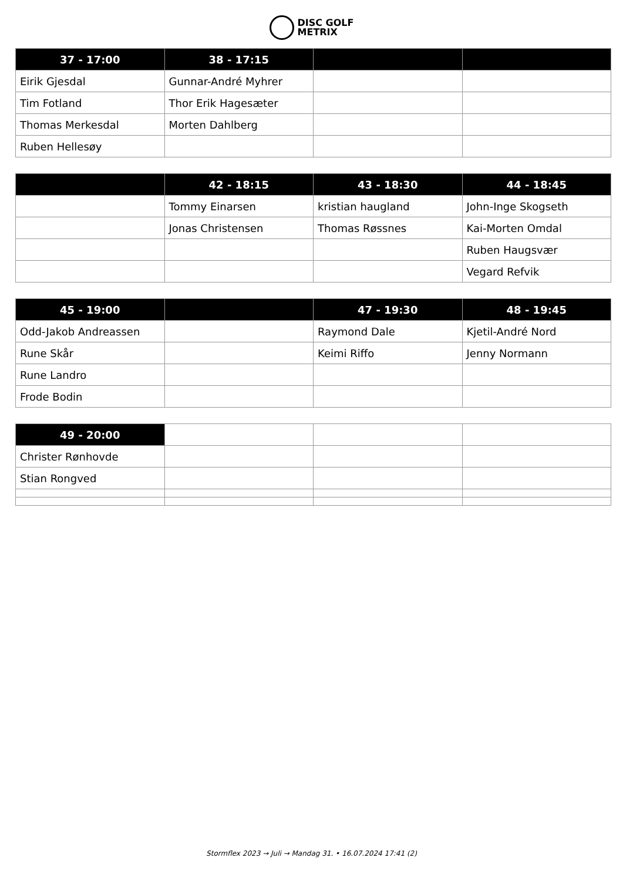DISC GOLF
METRIX
| 37 - 17:00 | 38 - 17:15 | | |
| --- | --- | --- | --- |
| Eirik Gjesdal | Gunnar-André Myhrer | | |
| Tim Fotland | Thor Erik Hagesæter | | |
| Thomas Merkesdal | Morten Dahlberg | | |
| Ruben Hellesøy | | | |
| | 42 - 18:15 | 43 - 18:30 | 44 - 18:45 |
| --- | --- | --- | --- |
| | Tommy Einarsen | kristian haugland | John-Inge Skogseth |
| | Jonas Christensen | Thomas Røssnes | Kai-Morten Omdal |
| | | | Ruben Haugsvær |
| | | | Vegard Refvik |
| 45 - 19:00 | | 47 - 19:30 | 48 - 19:45 |
| --- | --- | --- | --- |
| Odd-Jakob Andreassen | | Raymond Dale | Kjetil-André Nord |
| Rune Skår | | Keimi Riffo | Jenny Normann |
| Rune Landro | | | |
| Frode Bodin | | | |
| 49 - 20:00 | | | |
| --- | --- | --- | --- |
| Christer Rønhovde | | | |
| Stian Rongved | | | |
Stormflex 2023 → Juli → Mandag 31. • 16.07.2024 17:41 (2)